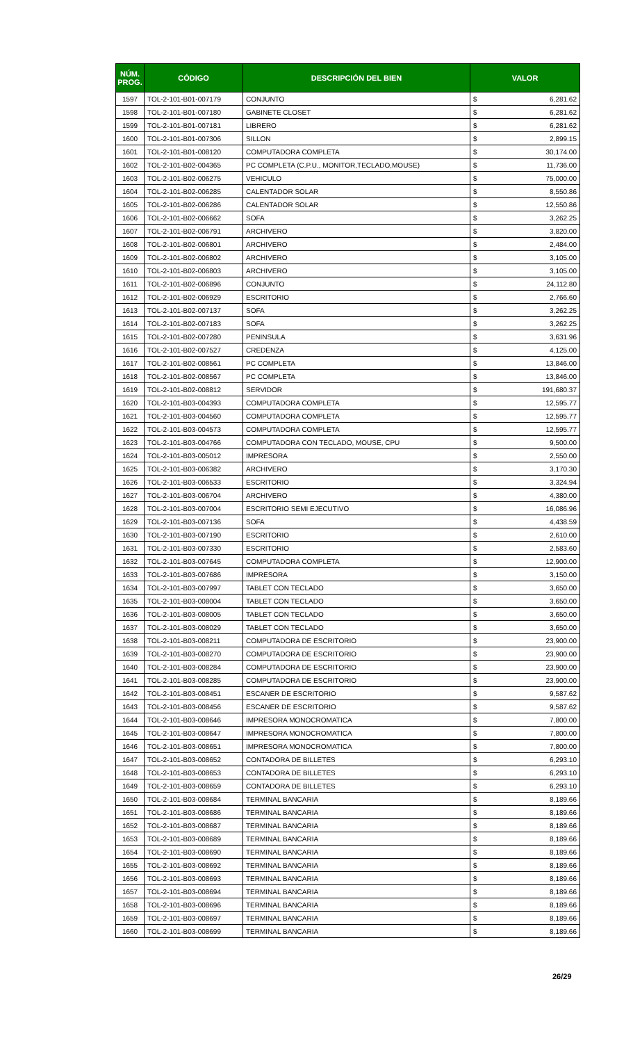| NÚM. PROG. | CÓDIGO | DESCRIPCIÓN DEL BIEN | VALOR | |
| --- | --- | --- | --- | --- |
| 1597 | TOL-2-101-B01-007179 | CONJUNTO | $ | 6,281.62 |
| 1598 | TOL-2-101-B01-007180 | GABINETE CLOSET | $ | 6,281.62 |
| 1599 | TOL-2-101-B01-007181 | LIBRERO | $ | 6,281.62 |
| 1600 | TOL-2-101-B01-007306 | SILLON | $ | 2,899.15 |
| 1601 | TOL-2-101-B01-008120 | COMPUTADORA COMPLETA | $ | 30,174.00 |
| 1602 | TOL-2-101-B02-004365 | PC COMPLETA (C.P.U., MONITOR,TECLADO,MOUSE) | $ | 11,736.00 |
| 1603 | TOL-2-101-B02-006275 | VEHICULO | $ | 75,000.00 |
| 1604 | TOL-2-101-B02-006285 | CALENTADOR SOLAR | $ | 8,550.86 |
| 1605 | TOL-2-101-B02-006286 | CALENTADOR SOLAR | $ | 12,550.86 |
| 1606 | TOL-2-101-B02-006662 | SOFA | $ | 3,262.25 |
| 1607 | TOL-2-101-B02-006791 | ARCHIVERO | $ | 3,820.00 |
| 1608 | TOL-2-101-B02-006801 | ARCHIVERO | $ | 2,484.00 |
| 1609 | TOL-2-101-B02-006802 | ARCHIVERO | $ | 3,105.00 |
| 1610 | TOL-2-101-B02-006803 | ARCHIVERO | $ | 3,105.00 |
| 1611 | TOL-2-101-B02-006896 | CONJUNTO | $ | 24,112.80 |
| 1612 | TOL-2-101-B02-006929 | ESCRITORIO | $ | 2,766.60 |
| 1613 | TOL-2-101-B02-007137 | SOFA | $ | 3,262.25 |
| 1614 | TOL-2-101-B02-007183 | SOFA | $ | 3,262.25 |
| 1615 | TOL-2-101-B02-007280 | PENINSULA | $ | 3,631.96 |
| 1616 | TOL-2-101-B02-007527 | CREDENZA | $ | 4,125.00 |
| 1617 | TOL-2-101-B02-008561 | PC COMPLETA | $ | 13,846.00 |
| 1618 | TOL-2-101-B02-008567 | PC COMPLETA | $ | 13,846.00 |
| 1619 | TOL-2-101-B02-008812 | SERVIDOR | $ | 191,680.37 |
| 1620 | TOL-2-101-B03-004393 | COMPUTADORA COMPLETA | $ | 12,595.77 |
| 1621 | TOL-2-101-B03-004560 | COMPUTADORA COMPLETA | $ | 12,595.77 |
| 1622 | TOL-2-101-B03-004573 | COMPUTADORA COMPLETA | $ | 12,595.77 |
| 1623 | TOL-2-101-B03-004766 | COMPUTADORA CON TECLADO, MOUSE, CPU | $ | 9,500.00 |
| 1624 | TOL-2-101-B03-005012 | IMPRESORA | $ | 2,550.00 |
| 1625 | TOL-2-101-B03-006382 | ARCHIVERO | $ | 3,170.30 |
| 1626 | TOL-2-101-B03-006533 | ESCRITORIO | $ | 3,324.94 |
| 1627 | TOL-2-101-B03-006704 | ARCHIVERO | $ | 4,380.00 |
| 1628 | TOL-2-101-B03-007004 | ESCRITORIO SEMI EJECUTIVO | $ | 16,086.96 |
| 1629 | TOL-2-101-B03-007136 | SOFA | $ | 4,438.59 |
| 1630 | TOL-2-101-B03-007190 | ESCRITORIO | $ | 2,610.00 |
| 1631 | TOL-2-101-B03-007330 | ESCRITORIO | $ | 2,583.60 |
| 1632 | TOL-2-101-B03-007645 | COMPUTADORA COMPLETA | $ | 12,900.00 |
| 1633 | TOL-2-101-B03-007686 | IMPRESORA | $ | 3,150.00 |
| 1634 | TOL-2-101-B03-007997 | TABLET CON TECLADO | $ | 3,650.00 |
| 1635 | TOL-2-101-B03-008004 | TABLET CON TECLADO | $ | 3,650.00 |
| 1636 | TOL-2-101-B03-008005 | TABLET CON TECLADO | $ | 3,650.00 |
| 1637 | TOL-2-101-B03-008029 | TABLET CON TECLADO | $ | 3,650.00 |
| 1638 | TOL-2-101-B03-008211 | COMPUTADORA DE ESCRITORIO | $ | 23,900.00 |
| 1639 | TOL-2-101-B03-008270 | COMPUTADORA DE ESCRITORIO | $ | 23,900.00 |
| 1640 | TOL-2-101-B03-008284 | COMPUTADORA DE ESCRITORIO | $ | 23,900.00 |
| 1641 | TOL-2-101-B03-008285 | COMPUTADORA DE ESCRITORIO | $ | 23,900.00 |
| 1642 | TOL-2-101-B03-008451 | ESCANER DE ESCRITORIO | $ | 9,587.62 |
| 1643 | TOL-2-101-B03-008456 | ESCANER DE ESCRITORIO | $ | 9,587.62 |
| 1644 | TOL-2-101-B03-008646 | IMPRESORA MONOCROMATICA | $ | 7,800.00 |
| 1645 | TOL-2-101-B03-008647 | IMPRESORA MONOCROMATICA | $ | 7,800.00 |
| 1646 | TOL-2-101-B03-008651 | IMPRESORA MONOCROMATICA | $ | 7,800.00 |
| 1647 | TOL-2-101-B03-008652 | CONTADORA DE BILLETES | $ | 6,293.10 |
| 1648 | TOL-2-101-B03-008653 | CONTADORA DE BILLETES | $ | 6,293.10 |
| 1649 | TOL-2-101-B03-008659 | CONTADORA DE BILLETES | $ | 6,293.10 |
| 1650 | TOL-2-101-B03-008684 | TERMINAL BANCARIA | $ | 8,189.66 |
| 1651 | TOL-2-101-B03-008686 | TERMINAL BANCARIA | $ | 8,189.66 |
| 1652 | TOL-2-101-B03-008687 | TERMINAL BANCARIA | $ | 8,189.66 |
| 1653 | TOL-2-101-B03-008689 | TERMINAL BANCARIA | $ | 8,189.66 |
| 1654 | TOL-2-101-B03-008690 | TERMINAL BANCARIA | $ | 8,189.66 |
| 1655 | TOL-2-101-B03-008692 | TERMINAL BANCARIA | $ | 8,189.66 |
| 1656 | TOL-2-101-B03-008693 | TERMINAL BANCARIA | $ | 8,189.66 |
| 1657 | TOL-2-101-B03-008694 | TERMINAL BANCARIA | $ | 8,189.66 |
| 1658 | TOL-2-101-B03-008696 | TERMINAL BANCARIA | $ | 8,189.66 |
| 1659 | TOL-2-101-B03-008697 | TERMINAL BANCARIA | $ | 8,189.66 |
| 1660 | TOL-2-101-B03-008699 | TERMINAL BANCARIA | $ | 8,189.66 |
26/29